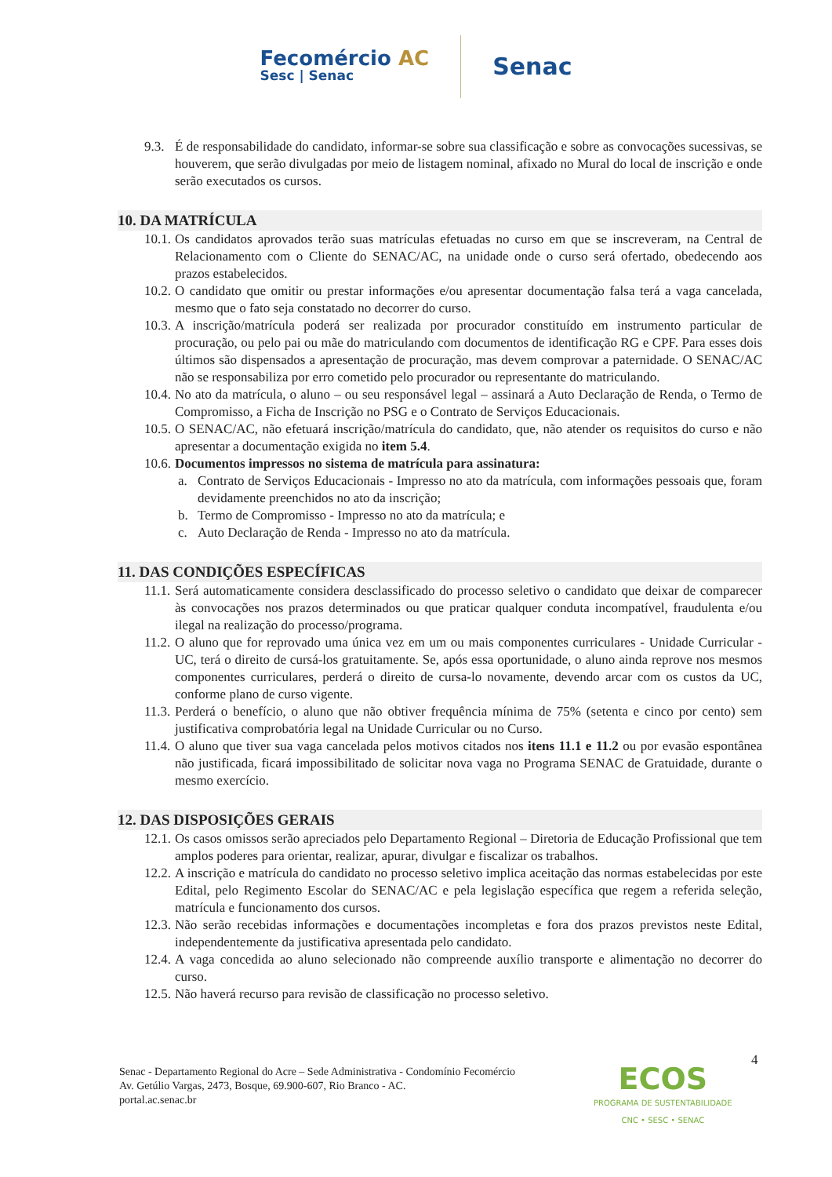Fecomércio AC
Sesc | Senac
Senac
9.3.
É de responsabilidade do candidato, informar-se sobre sua classificação e sobre as convocações sucessivas, se houverem, que serão divulgadas por meio de listagem nominal, afixado no Mural do local de inscrição e onde serão executados os cursos.
10. DA MATRÍCULA
10.1.
Os candidatos aprovados terão suas matrículas efetuadas no curso em que se inscreveram, na Central de Relacionamento com o Cliente do SENAC/AC, na unidade onde o curso será ofertado, obedecendo aos prazos estabelecidos.
10.2.
O candidato que omitir ou prestar informações e/ou apresentar documentação falsa terá a vaga cancelada, mesmo que o fato seja constatado no decorrer do curso.
10.3.
A inscrição/matrícula poderá ser realizada por procurador constituído em instrumento particular de procuração, ou pelo pai ou mãe do matriculando com documentos de identificação RG e CPF. Para esses dois últimos são dispensados a apresentação de procuração, mas devem comprovar a paternidade. O SENAC/AC não se responsabiliza por erro cometido pelo procurador ou representante do matriculando.
10.4.
No ato da matrícula, o aluno – ou seu responsável legal – assinará a Auto Declaração de Renda, o Termo de Compromisso, a Ficha de Inscrição no PSG e o Contrato de Serviços Educacionais.
10.5.
O SENAC/AC, não efetuará inscrição/matrícula do candidato, que, não atender os requisitos do curso e não apresentar a documentação exigida no item 5.4.
10.6.
Documentos impressos no sistema de matrícula para assinatura:
a. Contrato de Serviços Educacionais - Impresso no ato da matrícula, com informações pessoais que, foram devidamente preenchidos no ato da inscrição;
b. Termo de Compromisso - Impresso no ato da matrícula; e
c. Auto Declaração de Renda - Impresso no ato da matrícula.
11. DAS CONDIÇÕES ESPECÍFICAS
11.1.
Será automaticamente considera desclassificado do processo seletivo o candidato que deixar de comparecer às convocações nos prazos determinados ou que praticar qualquer conduta incompatível, fraudulenta e/ou ilegal na realização do processo/programa.
11.2.
O aluno que for reprovado uma única vez em um ou mais componentes curriculares - Unidade Curricular -UC, terá o direito de cursá-los gratuitamente. Se, após essa oportunidade, o aluno ainda reprove nos mesmos componentes curriculares, perderá o direito de cursa-lo novamente, devendo arcar com os custos da UC, conforme plano de curso vigente.
11.3.
Perderá o benefício, o aluno que não obtiver frequência mínima de 75% (setenta e cinco por cento) sem justificativa comprobatória legal na Unidade Curricular ou no Curso.
11.4.
O aluno que tiver sua vaga cancelada pelos motivos citados nos itens 11.1 e 11.2 ou por evasão espontânea não justificada, ficará impossibilitado de solicitar nova vaga no Programa SENAC de Gratuidade, durante o mesmo exercício.
12. DAS DISPOSIÇÕES GERAIS
12.1.
Os casos omissos serão apreciados pelo Departamento Regional – Diretoria de Educação Profissional que tem amplos poderes para orientar, realizar, apurar, divulgar e fiscalizar os trabalhos.
12.2.
A inscrição e matrícula do candidato no processo seletivo implica aceitação das normas estabelecidas por este Edital, pelo Regimento Escolar do SENAC/AC e pela legislação específica que regem a referida seleção, matrícula e funcionamento dos cursos.
12.3.
Não serão recebidas informações e documentações incompletas e fora dos prazos previstos neste Edital, independentemente da justificativa apresentada pelo candidato.
12.4.
A vaga concedida ao aluno selecionado não compreende auxílio transporte e alimentação no decorrer do curso.
12.5.
Não haverá recurso para revisão de classificação no processo seletivo.
4
Senac - Departamento Regional do Acre – Sede Administrativa - Condomínio Fecomércio
Av. Getúlio Vargas, 2473, Bosque, 69.900-607, Rio Branco - AC.
portal.ac.senac.br
ECOS
PROGRAMA DE SUSTENTABILIDADE
CNC • SESC • SENAC